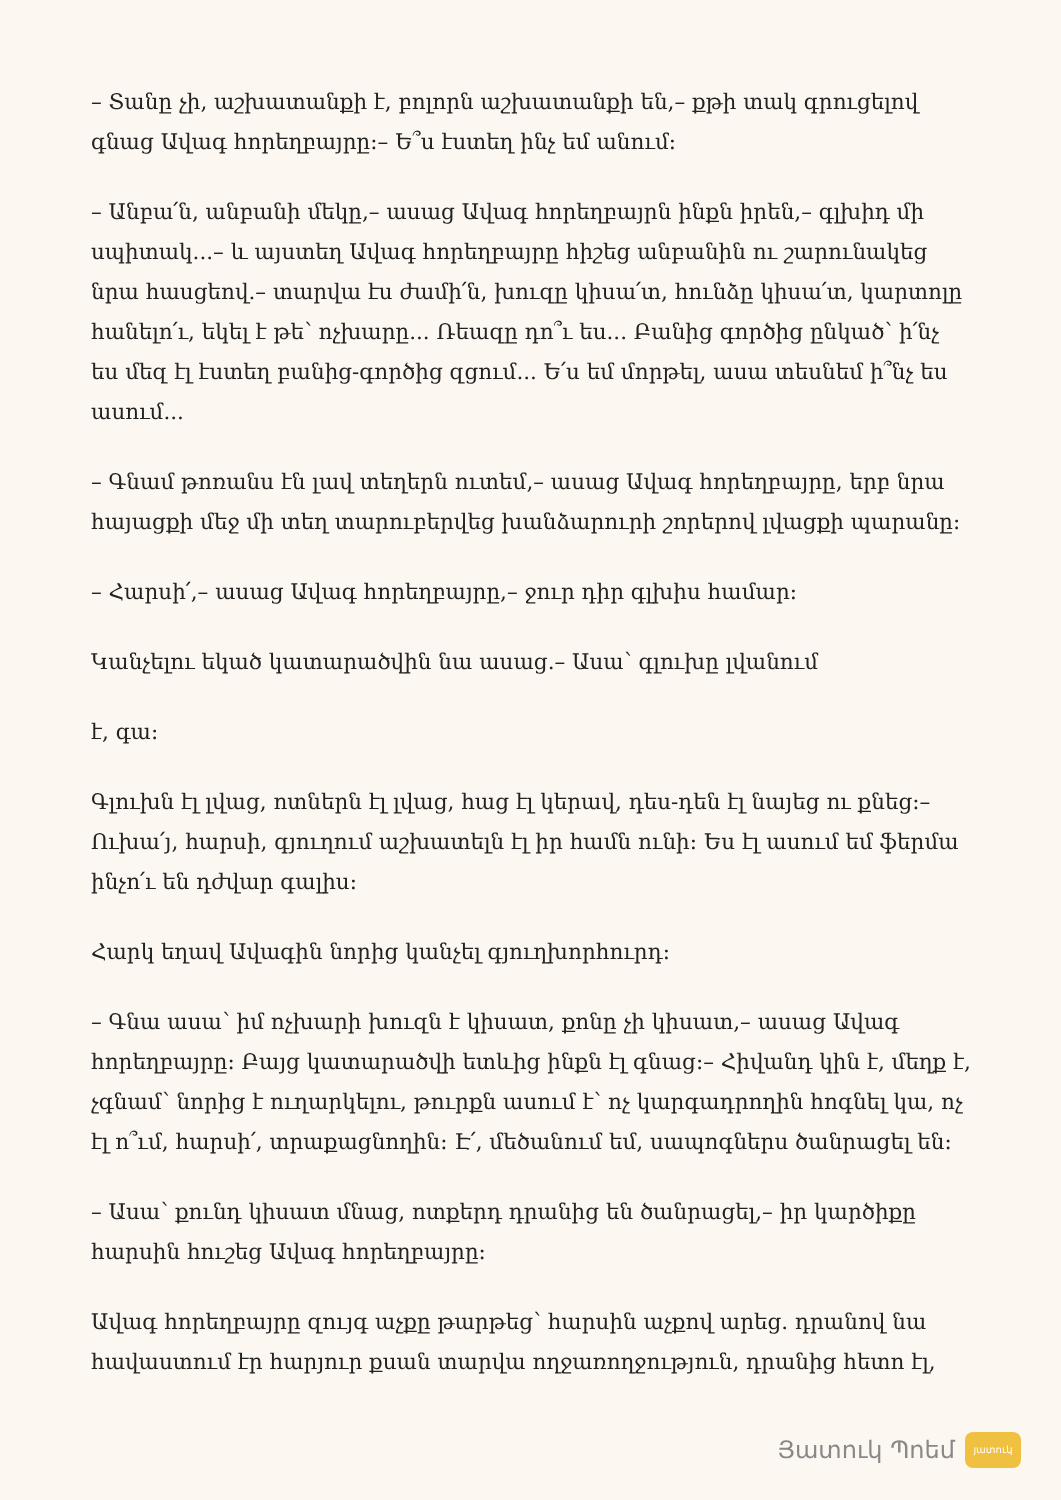– Տանը չի, աշխատանքի է, բոլորն աշխատանքի են,– քթի տակ գրուցելով գնաց Ավագ հորեղբայրը։– Ե՞ս էստեղ ինչ եմ անում։
– Անբա՛ն, անբանի մեկը,– ասաց Ավագ հորեղբայրն ինքն իրեն,– գլխիդ մի սպիտակ...– և այստեղ Ավագ հորեղբայրը հիշեց անբանին ու շարունակեց նրա հասցեով.– տարվա էս ժամի՛ն, խուզը կիսա՛տ, հունձը կիսա՛տ, կարտոլը հանելո՛ւ, եկել է թե՝ ոչխարը... Ռեազը դո՞ւ ես... Բանից գործից ընկած՝ ի՛նչ ես մեզ էլ էստեղ բանից-գործից զցում... Ե՛ս եմ մորթել, ասա տեսնեմ ի՞նչ ես ասում...
– Գնամ թոռանս էն լավ տեղերն ուտեմ,– ասաց Ավագ հորեղբայրը, երբ նրա հայացքի մեջ մի տեղ տարուբերվեց խանձարուրի շորերով լվացքի պարանը։
– Հարսի՛,– ասաց Ավագ հորեղբայրը,– ջուր դիր գլխիս համար։
Կանչելու եկած կատարածվին նա ասաց.– Ասա՝ գլուխը լվանում
է, գա։
Գլուխն էլ լվաց, ոտներն էլ լվաց, հաց էլ կերավ, դես-դեն էլ նայեց ու քնեց։– Ուխա՛յ, հարսի, գյուղում աշխատելն էլ իր համն ունի։ Ես էլ ասում եմ ֆերմա ինչո՛ւ են դժվար գալիս։
Հարկ եղավ Ավագին նորից կանչել գյուղխորհուրդ։
– Գնա ասա՝ իմ ոչխարի խուզն է կիսատ, քոնը չի կիսատ,– ասաց Ավագ հորեղբայրը։ Բայց կատարածվի ետևից ինքն էլ գնաց։– Հիվանդ կին է, մեղք է, չգնամ՝ նորից է ուղարկելու, թուրքն ասում է՝ ոչ կարգադրողին հոգնել կա, ոչ էլ ո՞ւմ, հարսի՛, տրաքացնողին։ Է՛, մեծանում եմ, սապոգներս ծանրացել են։
– Ասա՝ քունդ կիսատ մնաց, ոտքերդ դրանից են ծանրացել,– իր կարծիքը հարսին հուշեց Ավագ հորեղբայրը։
Ավագ հորեղբայրը զույգ աչքը թարթեց՝ հարսին աչքով արեց. դրանով նա հավաստում էր հարյուր քսան տարվա ողջառողջություն, դրանից հետո էլ,
Յատուկ Պոեմ յատուկ